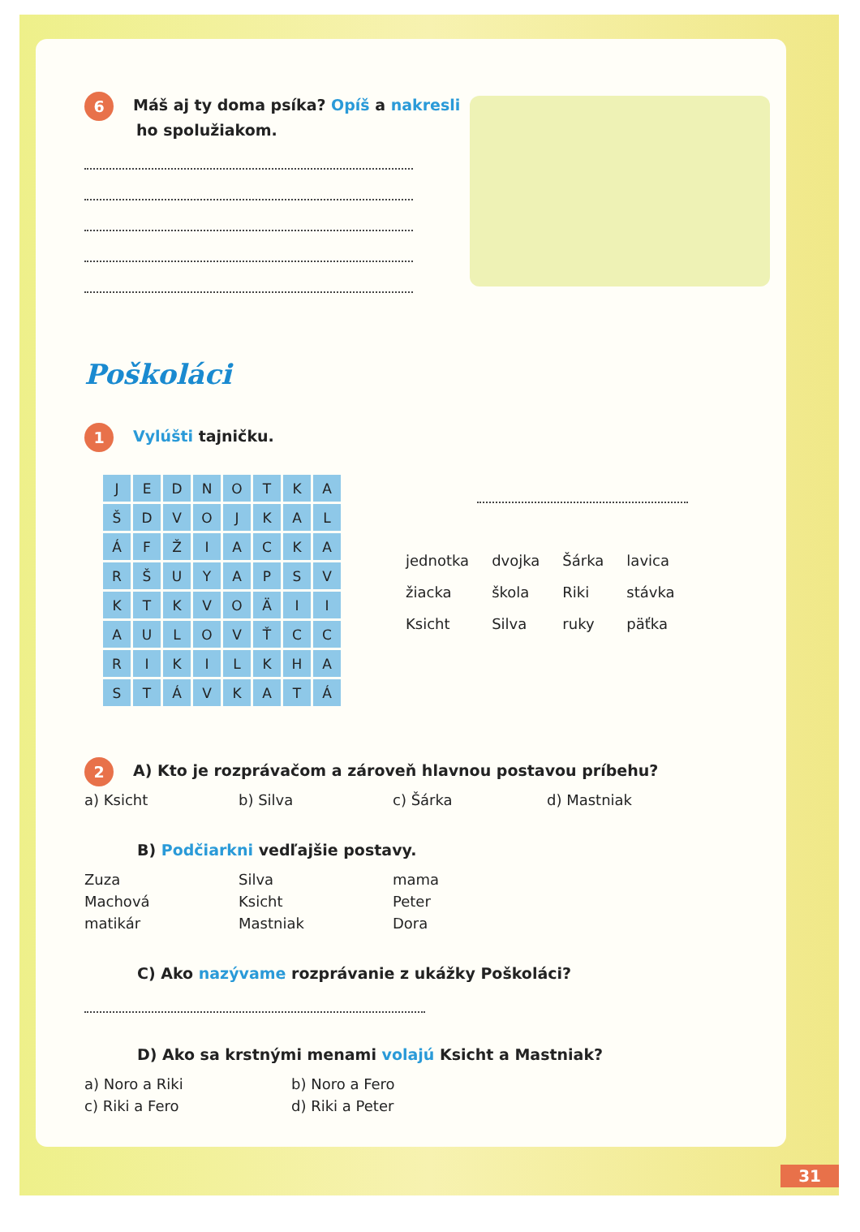6 Máš aj ty doma psíka? Opíš a nakresli
ho spolužiakom.
Poškoláci
1 Vylúšti tajničku.
| J | E | D | N | O | T | K | A |
| Š | D | V | O | J | K | A | L |
| Á | F | Ž | I | A | C | K | A |
| R | Š | U | Y | A | P | S | V |
| K | T | K | V | O | Ä | I | I |
| A | U | L | O | V | Ť | C | C |
| R | I | K | I | L | K | H | A |
| S | T | Á | V | K | A | T | Á |
| jednotka | dvojka | Šárka | lavica |
| žiacka | škola | Riki | stávka |
| Ksicht | Silva | ruky | päťka |
2 A) Kto je rozprávačom a zároveň hlavnou postavou príbehu?
a) Ksicht b) Silva c) Šárka d) Mastniak
B) Podčiarkni vedľajšie postavy.
Zuza Silva mama
Machová Ksicht Peter
matikár Mastniak Dora
C) Ako nazývame rozprávanie z ukážky Poškoláci?
D) Ako sa krstnými menami volajú Ksicht a Mastniak?
a) Noro a Riki b) Noro a Fero
c) Riki a Fero d) Riki a Peter
31